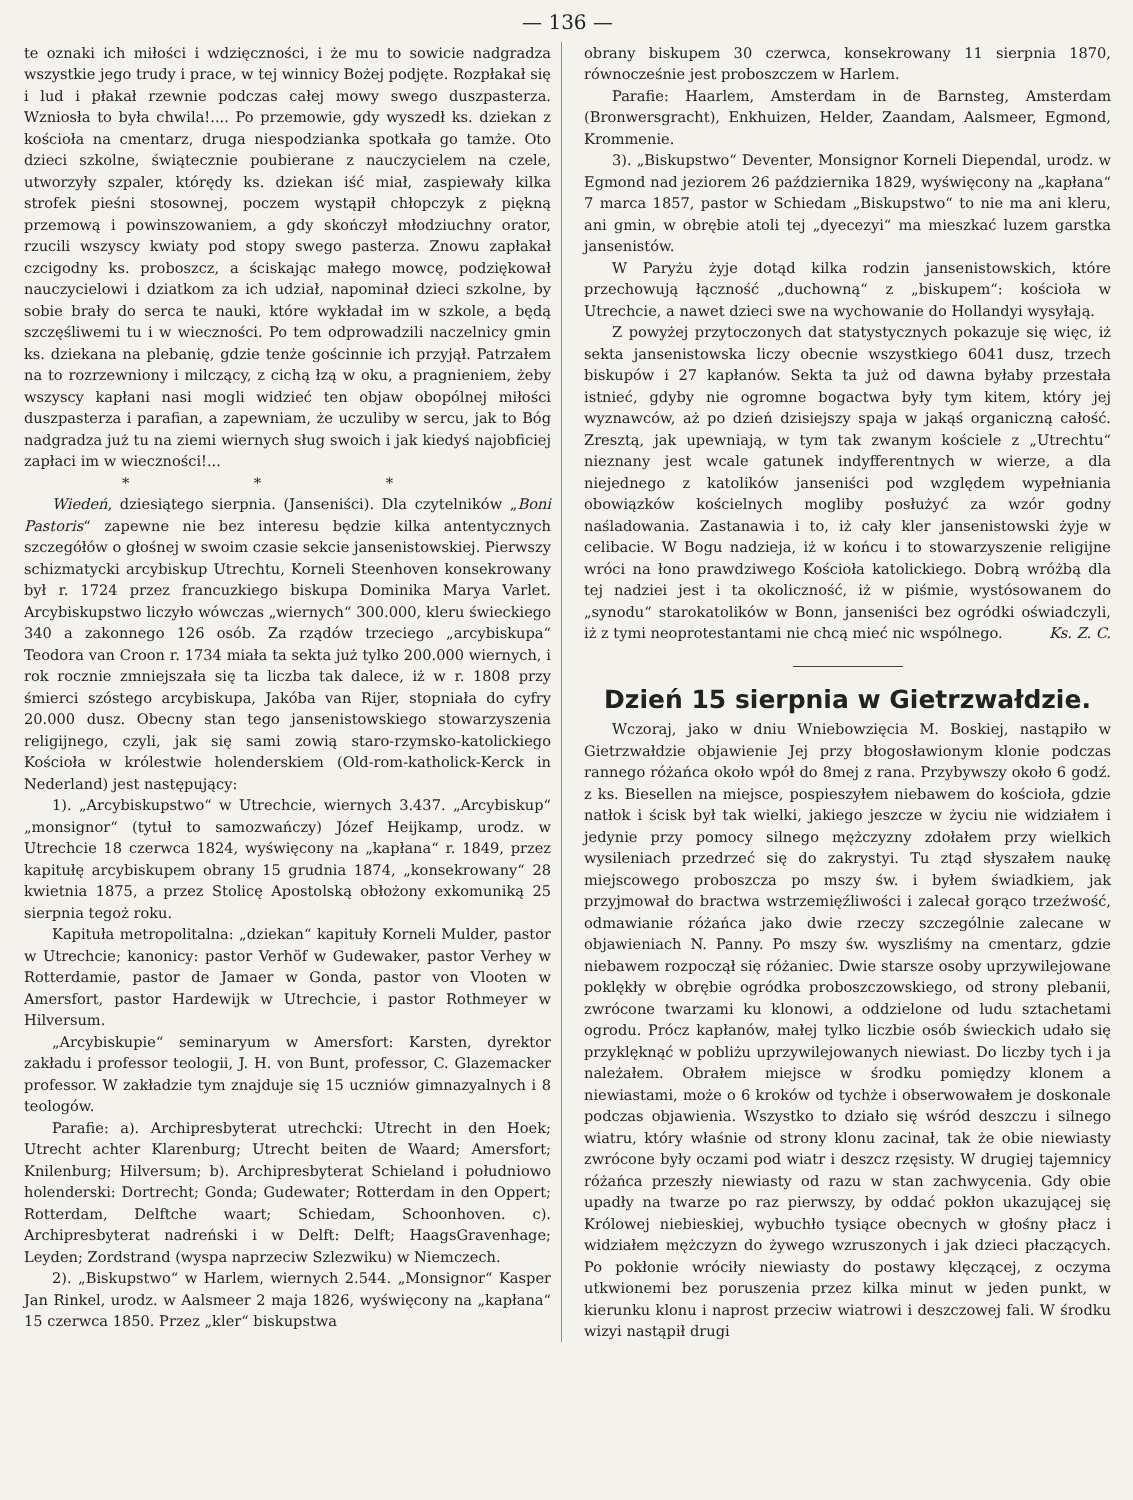— 136 —
te oznaki ich miłości i wdzięczności, i że mu to sowicie nadgradza wszystkie jego trudy i prace, w tej winnicy Bożej podjęte. Rozpłakał się i lud i płakał rzewnie podczas całej mowy swego duszpasterza. Wzniosła to była chwila!.... Po przemowie, gdy wyszedł ks. dziekan z kościoła na cmentarz, druga niespodzianka spotkała go tamże. Oto dzieci szkolne, świątecznie poubierane z nauczycielem na czele, utworzyły szpaler, którędy ks. dziekan iść miał, zaspiewały kilka strofek pieśni stosownej, poczem wystąpił chłopczyk z piękną przemową i powinszowaniem, a gdy skończył młodziuchny orator, rzucili wszyscy kwiaty pod stopy swego pasterza. Znowu zapłakał czcigodny ks. proboszcz, a ściskając małego mowcę, podziękował nauczycielowi i dziatkom za ich udział, napominał dzieci szkolne, by sobie brały do serca te nauki, które wykładał im w szkole, a będą szczęśliwemi tu i w wieczności. Po tem odprowadzili naczelnicy gmin ks. dziekana na plebanię, gdzie tenże gościnnie ich przyjął. Patrzałem na to rozrzewniony i milczący, z cichą łzą w oku, a pragnieniem, żeby wszyscy kapłani nasi mogli widzieć ten objaw obopólnej miłości duszpasterza i parafian, a zapewniam, że uczuliby w sercu, jak to Bóg nadgradza już tu na ziemi wiernych sług swoich i jak kiedyś najobficiej zapłaci im w wieczności!...
* * *
Wiedeń, dziesiątego sierpnia. (Janseniści). Dla czytelników „Boni Pastoris“ zapewne nie bez interesu będzie kilka antentycznych szczegółów o głośnej w swoim czasie sekcie jansenistowskiej. Pierwszy schizmatycki arcybiskup Utrechtu, Korneli Steenhoven konsekrowany był r. 1724 przez francuzkiego biskupa Dominika Marya Varlet. Arcybiskupstwo liczyło wówczas „wiernych“ 300.000, kleru świeckiego 340 a zakonnego 126 osób. Za rządów trzeciego „arcybiskupa“ Teodora van Croon r. 1734 miała ta sekta już tylko 200.000 wiernych, i rok rocznie zmniejszała się ta liczba tak dalece, iż w r. 1808 przy śmierci szóstego arcybiskupa, Jakóba van Rijer, stopniała do cyfry 20.000 dusz. Obecny stan tego jansenistowskiego stowarzyszenia religijnego, czyli, jak się sami zowią staro-rzymsko-katolickiego Kościoła w królestwie holenderskiem (Old-rom-katholick-Kerck in Nederland) jest następujący:
1). „Arcybiskupstwo“ w Utrechcie, wiernych 3.437. „Arcybiskup“ „monsignor“ (tytuł to samozwańczy) Józef Heijkamp, urodz. w Utrechcie 18 czerwca 1824, wyświęcony na „kapłana“ r. 1849, przez kapitułę arcybiskupem obrany 15 grudnia 1874, „konsekrowany“ 28 kwietnia 1875, a przez Stolicę Apostolską obłożony exkomuniką 25 sierpnia tegoż roku.
Kapituła metropolitalna: „dziekan“ kapituły Korneli Mulder, pastor w Utrechcie; kanonicy: pastor Verhöf w Gudewaker, pastor Verhey w Rotterdamie, pastor de Jamaer w Gonda, pastor von Vlooten w Amersfort, pastor Hardewijk w Utrechcie, i pastor Rothmeyer w Hilversum.
„Arcybiskupie“ seminaryum w Amersfort: Karsten, dyrektor zakładu i professor teologii, J. H. von Bunt, professor, C. Glazemacker professor. W zakładzie tym znajduje się 15 uczniów gimnazyalnych i 8 teologów.
Parafie: a). Archipresbyterat utrechcki: Utrecht in den Hoek; Utrecht achter Klarenburg; Utrecht beiten de Waard; Amersfort; Knilenburg; Hilversum; b). Archipresbyterat Schieland i południowo holenderski: Dortrecht; Gonda; Gudewater; Rotterdam in den Oppert; Rotterdam, Delftche waart; Schiedam, Schoonhoven. c). Archipresbyterat nadreński i w Delft: Delft; HaagsGravenhage; Leyden; Zordstrand (wyspa naprzeciw Szlezwiku) w Niemczech.
2). „Biskupstwo“ w Harlem, wiernych 2.544. „Monsignor“ Kasper Jan Rinkel, urodz. w Aalsmeer 2 maja 1826, wyświęcony na „kapłana“ 15 czerwca 1850. Przez „kler“ biskupstwa
obrany biskupem 30 czerwca, konsekrowany 11 sierpnia 1870, równocześnie jest proboszczem w Harlem.
Parafie: Haarlem, Amsterdam in de Barnsteg, Amsterdam (Bronwersgracht), Enkhuizen, Helder, Zaandam, Aalsmeer, Egmond, Krommenie.
3). „Biskupstwo“ Deventer, Monsignor Korneli Diependal, urodz. w Egmond nad jeziorem 26 października 1829, wyświęcony na „kapłana“ 7 marca 1857, pastor w Schiedam „Biskupstwo“ to nie ma ani kleru, ani gmin, w obrębie atoli tej „dyecezyi“ ma mieszkać luzem garstka jansenistów.
W Paryżu żyje dotąd kilka rodzin jansenistowskich, które przechowują łączność „duchowną“ z „biskupem“: kościoła w Utrechcie, a nawet dzieci swe na wychowanie do Hollandyi wysyłają.
Z powyżej przytoczonych dat statystycznych pokazuje się więc, iż sekta jansenistowska liczy obecnie wszystkiego 6041 dusz, trzech biskupów i 27 kapłanów. Sekta ta już od dawna byłaby przestała istnieć, gdyby nie ogromne bogactwa były tym kitem, który jej wyznawców, aż po dzień dzisiejszy spaja w jakąś organiczną całość. Zresztą, jak upewniają, w tym tak zwanym kościele z „Utrechtu“ nieznany jest wcale gatunek indyfferentnych w wierze, a dla niejednego z katolików janseniści pod względem wypełniania obowiązków kościelnych mogliby posłużyć za wzór godny naśladowania. Zastanawia i to, iż cały kler jansenistowski żyje w celibacie. W Bogu nadzieja, iż w końcu i to stowarzyszenie religijne wróci na łono prawdziwego Kościoła katolickiego. Dobrą wróżbą dla tej nadziei jest i ta okoliczność, iż w piśmie, wystósowanem do „synodu“ starokatolików w Bonn, janseniści bez ogródki oświadczyli, iż z tymi neoprotestantami nie chcą mieć nic wspólnego. Ks. Z. C.
Dzień 15 sierpnia w Gietrzwałdzie.
Wczoraj, jako w dniu Wniebowzięcia M. Boskiej, nastąpiło w Gietrzwałdzie objawienie Jej przy błogosławionym klonie podczas rannego różańca około wpół do 8mej z rana. Przybywszy około 6 godź. z ks. Biesellen na miejsce, pospieszyłem niebawem do kościoła, gdzie natłok i ścisk był tak wielki, jakiego jeszcze w życiu nie widziałem i jedynie przy pomocy silnego mężczyzny zdołałem przy wielkich wysileniach przedrzeć się do zakrystyi. Tu ztąd słyszałem naukę miejscowego proboszcza po mszy św. i byłem świadkiem, jak przyjmował do bractwa wstrzemięźliwości i zalecał gorąco trzeźwość, odmawianie różańca jako dwie rzeczy szczególnie zalecane w objawieniach N. Panny. Po mszy św. wyszliśmy na cmentarz, gdzie niebawem rozpoczął się różaniec. Dwie starsze osoby uprzywilejowane poklękły w obrębie ogródka proboszczowskiego, od strony plebanii, zwrócone twarzami ku klonowi, a oddzielone od ludu sztachetami ogrodu. Prócz kapłanów, małej tylko liczbie osób świeckich udało się przyklęknąć w pobliżu uprzywilejowanych niewiast. Do liczby tych i ja należałem. Obrałem miejsce w środku pomiędzy klonem a niewiastami, może o 6 kroków od tychże i obserwowałem je doskonale podczas objawienia. Wszystko to działo się wśród deszczu i silnego wiatru, który właśnie od strony klonu zacinał, tak że obie niewiasty zwrócone były oczami pod wiatr i deszcz rzęsisty. W drugiej tajemnicy różańca przeszły niewiasty od razu w stan zachwycenia. Gdy obie upadły na twarze po raz pierwszy, by oddać pokłon ukazującej się Królowej niebieskiej, wybuchło tysiące obecnych w głośny płacz i widziałem mężczyzn do żywego wzruszonych i jak dzieci płaczących. Po pokłonie wróciły niewiasty do postawy klęczącej, z oczyma utkwionemi bez poruszenia przez kilka minut w jeden punkt, w kierunku klonu i naprost przeciw wiatrowi i deszczowej fali. W środku wizyi nastąpił drugi